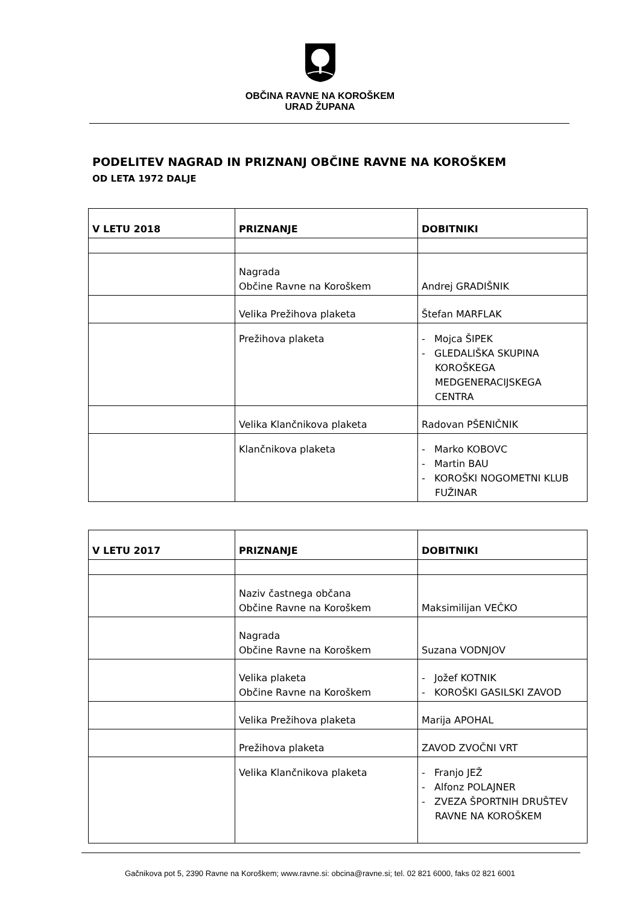OBČINA RAVNE NA KOROŠKEM
URAD ŽUPANA
PODELITEV NAGRAD IN PRIZNANJ OBČINE RAVNE NA KOROŠKEM
OD LETA 1972 DALJE
| V LETU 2018 | PRIZNANJE | DOBITNIKI |
| --- | --- | --- |
| | Nagrada Občine Ravne na Koroškem | Andrej GRADIŠNIK |
| | Velika Prežihova plaketa | Štefan MARFLAK |
| | Prežihova plaketa | - Mojca ŠIPEK - GLEDALIŠKA SKUPINA KOROŠKEGA MEDGENERACIJSKEGA CENTRA |
| | Velika Klančnikova plaketa | Radovan PŠENIČNIK |
| | Klančnikova plaketa | - Marko KOBOVC - Martin BAU - KOROŠKI NOGOMETNI KLUB FUŽINAR |
| V LETU 2017 | PRIZNANJE | DOBITNIKI |
| --- | --- | --- |
| | Naziv častnega občana Občine Ravne na Koroškem | Maksimilijan VEČKO |
| | Nagrada Občine Ravne na Koroškem | Suzana VODNJOV |
| | Velika plaketa Občine Ravne na Koroškem | - Jožef KOTNIK - KOROŠKI GASILSKI ZAVOD |
| | Velika Prežihova plaketa | Marija APOHAL |
| | Prežihova plaketa | ZAVOD ZVOČNI VRT |
| | Velika Klančnikova plaketa | - Franjo JEŽ - Alfonz POLAJNER - ZVEZA ŠPORTNIH DRUŠTEV RAVNE NA KOROŠKEM |
Gačnikova pot 5, 2390 Ravne na Koroškem; www.ravne.si: obcina@ravne.si; tel. 02 821 6000, faks 02 821 6001